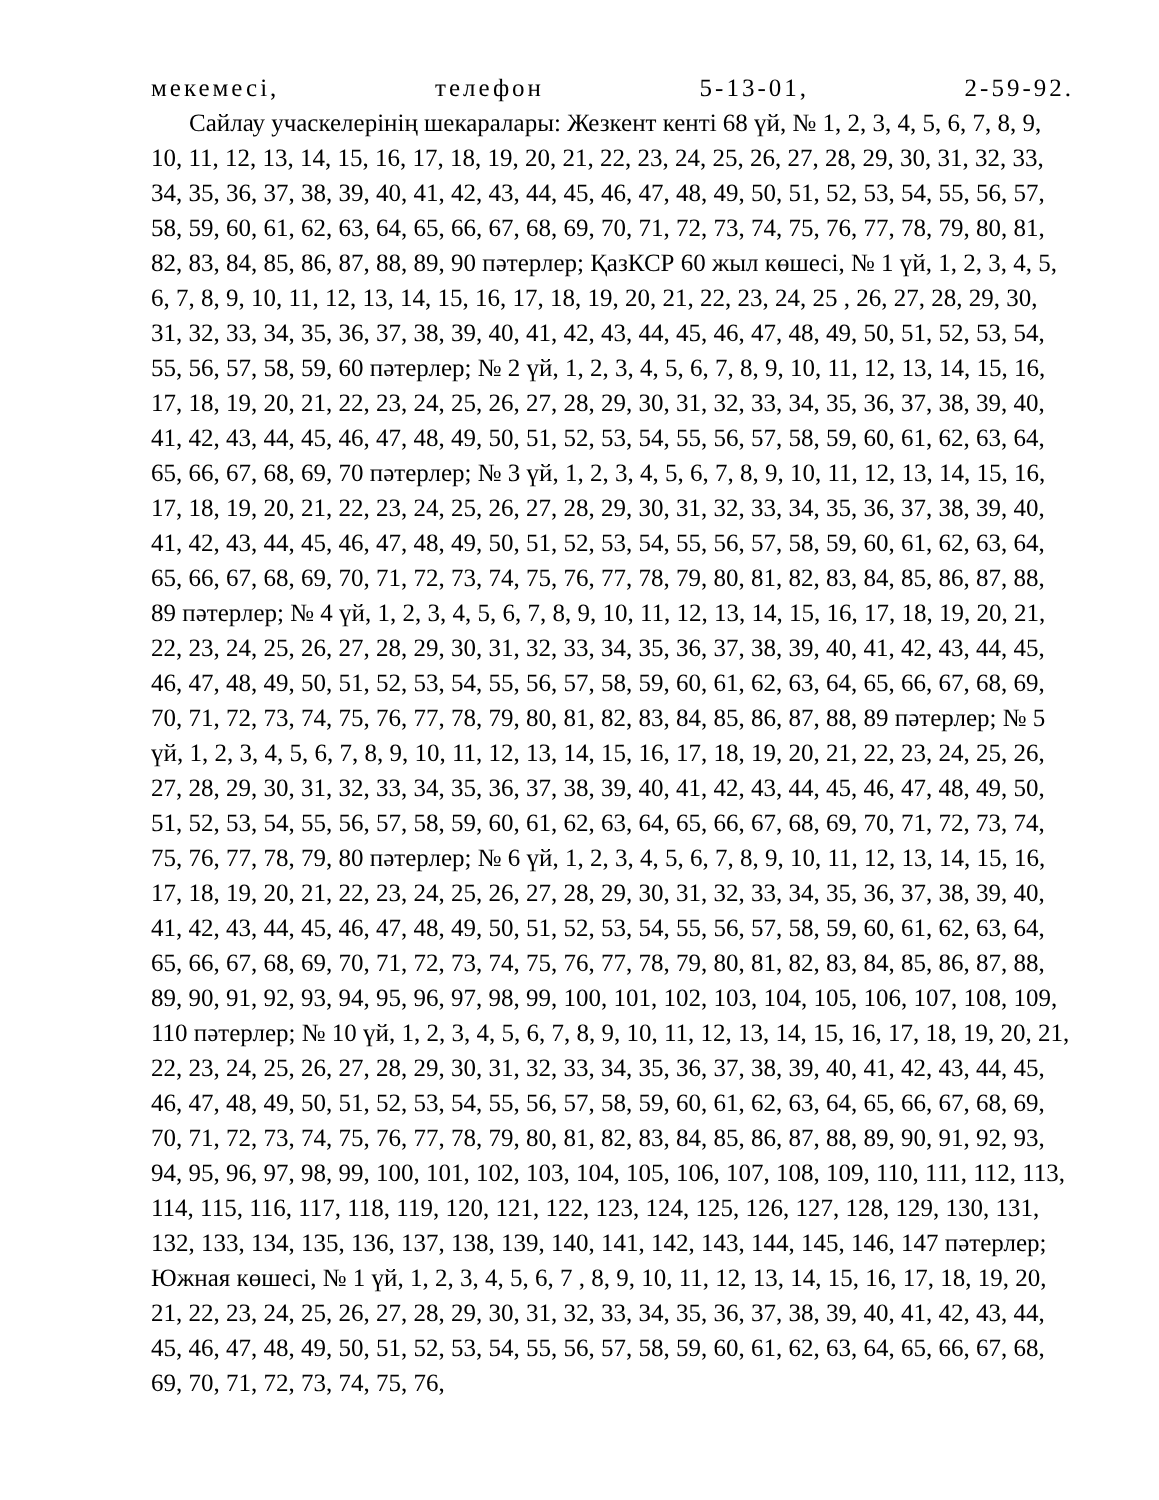мекемесі, телефон 5-13-01, 2-59-92.
Сайлау учаскелерінің шекаралары: Жезкент кенті 68 үй, № 1, 2, 3, 4, 5, 6, 7, 8, 9, 10, 11, 12, 13, 14, 15, 16, 17, 18, 19, 20, 21, 22, 23, 24, 25, 26, 27, 28, 29, 30, 31, 32, 33, 34, 35, 36, 37, 38, 39, 40, 41, 42, 43, 44, 45, 46, 47, 48, 49, 50, 51, 52, 53, 54, 55, 56, 57, 58, 59, 60, 61, 62, 63, 64, 65, 66, 67, 68, 69, 70, 71, 72, 73, 74, 75, 76, 77, 78, 79, 80, 81, 82, 83, 84, 85, 86, 87, 88, 89, 90 пәтерлер; ҚазКСР 60 жыл көшесі, № 1 үй, 1, 2, 3, 4, 5, 6, 7, 8, 9, 10, 11, 12, 13, 14, 15, 16, 17, 18, 19, 20, 21, 22, 23, 24, 25 , 26, 27, 28, 29, 30, 31, 32, 33, 34, 35, 36, 37, 38, 39, 40, 41, 42, 43, 44, 45, 46, 47, 48, 49, 50, 51, 52, 53, 54, 55, 56, 57, 58, 59, 60 пәтерлер; № 2 үй, 1, 2, 3, 4, 5, 6, 7, 8, 9, 10, 11, 12, 13, 14, 15, 16, 17, 18, 19, 20, 21, 22, 23, 24, 25, 26, 27, 28, 29, 30, 31, 32, 33, 34, 35, 36, 37, 38, 39, 40, 41, 42, 43, 44, 45, 46, 47, 48, 49, 50, 51, 52, 53, 54, 55, 56, 57, 58, 59, 60, 61, 62, 63, 64, 65, 66, 67, 68, 69, 70 пәтерлер; № 3 үй, 1, 2, 3, 4, 5, 6, 7, 8, 9, 10, 11, 12, 13, 14, 15, 16, 17, 18, 19, 20, 21, 22, 23, 24, 25, 26, 27, 28, 29, 30, 31, 32, 33, 34, 35, 36, 37, 38, 39, 40, 41, 42, 43, 44, 45, 46, 47, 48, 49, 50, 51, 52, 53, 54, 55, 56, 57, 58, 59, 60, 61, 62, 63, 64, 65, 66, 67, 68, 69, 70, 71, 72, 73, 74, 75, 76, 77, 78, 79, 80, 81, 82, 83, 84, 85, 86, 87, 88, 89 пәтерлер; № 4 үй, 1, 2, 3, 4, 5, 6, 7, 8, 9, 10, 11, 12, 13, 14, 15, 16, 17, 18, 19, 20, 21, 22, 23, 24, 25, 26, 27, 28, 29, 30, 31, 32, 33, 34, 35, 36, 37, 38, 39, 40, 41, 42, 43, 44, 45, 46, 47, 48, 49, 50, 51, 52, 53, 54, 55, 56, 57, 58, 59, 60, 61, 62, 63, 64, 65, 66, 67, 68, 69, 70, 71, 72, 73, 74, 75, 76, 77, 78, 79, 80, 81, 82, 83, 84, 85, 86, 87, 88, 89 пәтерлер; № 5 үй, 1, 2, 3, 4, 5, 6, 7, 8, 9, 10, 11, 12, 13, 14, 15, 16, 17, 18, 19, 20, 21, 22, 23, 24, 25, 26, 27, 28, 29, 30, 31, 32, 33, 34, 35, 36, 37, 38, 39, 40, 41, 42, 43, 44, 45, 46, 47, 48, 49, 50, 51, 52, 53, 54, 55, 56, 57, 58, 59, 60, 61, 62, 63, 64, 65, 66, 67, 68, 69, 70, 71, 72, 73, 74, 75, 76, 77, 78, 79, 80 пәтерлер; № 6 үй, 1, 2, 3, 4, 5, 6, 7, 8, 9, 10, 11, 12, 13, 14, 15, 16, 17, 18, 19, 20, 21, 22, 23, 24, 25, 26, 27, 28, 29, 30, 31, 32, 33, 34, 35, 36, 37, 38, 39, 40, 41, 42, 43, 44, 45, 46, 47, 48, 49, 50, 51, 52, 53, 54, 55, 56, 57, 58, 59, 60, 61, 62, 63, 64, 65, 66, 67, 68, 69, 70, 71, 72, 73, 74, 75, 76, 77, 78, 79, 80, 81, 82, 83, 84, 85, 86, 87, 88, 89, 90, 91, 92, 93, 94, 95, 96, 97, 98, 99, 100, 101, 102, 103, 104, 105, 106, 107, 108, 109, 110 пәтерлер; № 10 үй, 1, 2, 3, 4, 5, 6, 7, 8, 9, 10, 11, 12, 13, 14, 15, 16, 17, 18, 19, 20, 21, 22, 23, 24, 25, 26, 27, 28, 29, 30, 31, 32, 33, 34, 35, 36, 37, 38, 39, 40, 41, 42, 43, 44, 45, 46, 47, 48, 49, 50, 51, 52, 53, 54, 55, 56, 57, 58, 59, 60, 61, 62, 63, 64, 65, 66, 67, 68, 69, 70, 71, 72, 73, 74, 75, 76, 77, 78, 79, 80, 81, 82, 83, 84, 85, 86, 87, 88, 89, 90, 91, 92, 93, 94, 95, 96, 97, 98, 99, 100, 101, 102, 103, 104, 105, 106, 107, 108, 109, 110, 111, 112, 113, 114, 115, 116, 117, 118, 119, 120, 121, 122, 123, 124, 125, 126, 127, 128, 129, 130, 131, 132, 133, 134, 135, 136, 137, 138, 139, 140, 141, 142, 143, 144, 145, 146, 147 пәтерлер; Южная көшесі, № 1 үй, 1, 2, 3, 4, 5, 6, 7 , 8, 9, 10, 11, 12, 13, 14, 15, 16, 17, 18, 19, 20, 21, 22, 23, 24, 25, 26, 27, 28, 29, 30, 31, 32, 33, 34, 35, 36, 37, 38, 39, 40, 41, 42, 43, 44, 45, 46, 47, 48, 49, 50, 51, 52, 53, 54, 55, 56, 57, 58, 59, 60, 61, 62, 63, 64, 65, 66, 67, 68, 69, 70, 71, 72, 73, 74, 75, 76,